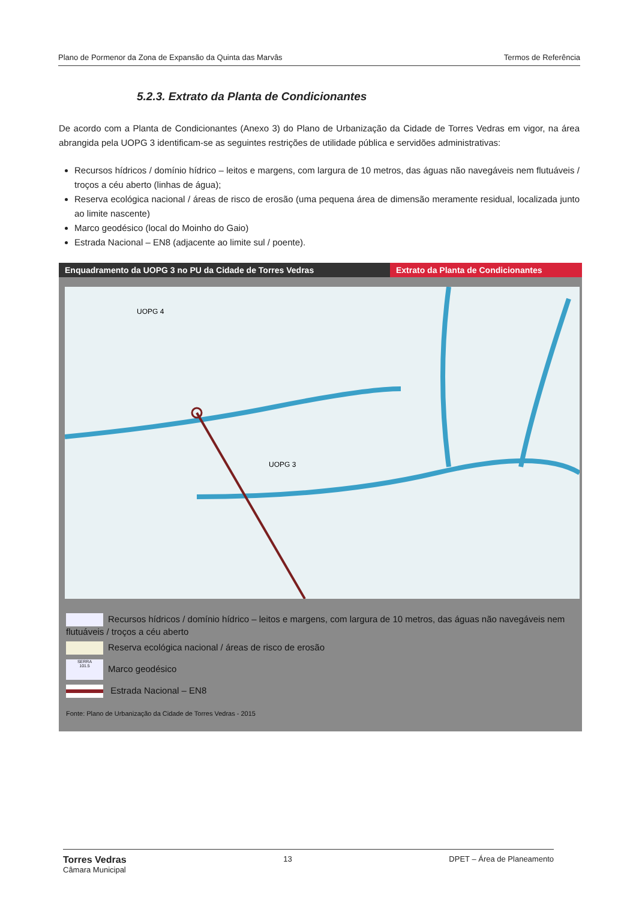Plano de Pormenor da Zona de Expansão da Quinta das Marvâs Termos de Referência
5.2.3. Extrato da Planta de Condicionantes
De acordo com a Planta de Condicionantes (Anexo 3) do Plano de Urbanização da Cidade de Torres Vedras em vigor, na área abrangida pela UOPG 3 identificam-se as seguintes restrições de utilidade pública e servidões administrativas:
Recursos hídricos / domínio hídrico – leitos e margens, com largura de 10 metros, das águas não navegáveis nem flutuáveis / troços a céu aberto (linhas de água);
Reserva ecológica nacional / áreas de risco de erosão (uma pequena área de dimensão meramente residual, localizada junto ao limite nascente)
Marco geodésico (local do Moinho do Gaio)
Estrada Nacional – EN8 (adjacente ao limite sul / poente).
Enquadramento da UOPG 3 no PU da Cidade de Torres Vedras
Extrato da Planta de Condicionantes
UOPG 3
UOPG 4
Recursos hídricos / domínio hídrico – leitos e margens, com largura de 10 metros, das águas não navegáveis nem flutuáveis / troços a céu aberto
Reserva ecológica nacional / áreas de risco de erosão
SERRA
101.5 Marco geodésico
Estrada Nacional – EN8
Fonte: Plano de Urbanização da Cidade de Torres Vedras - 2015
Torres Vedras
Câmara Municipal 13 DPET – Área de Planeamento